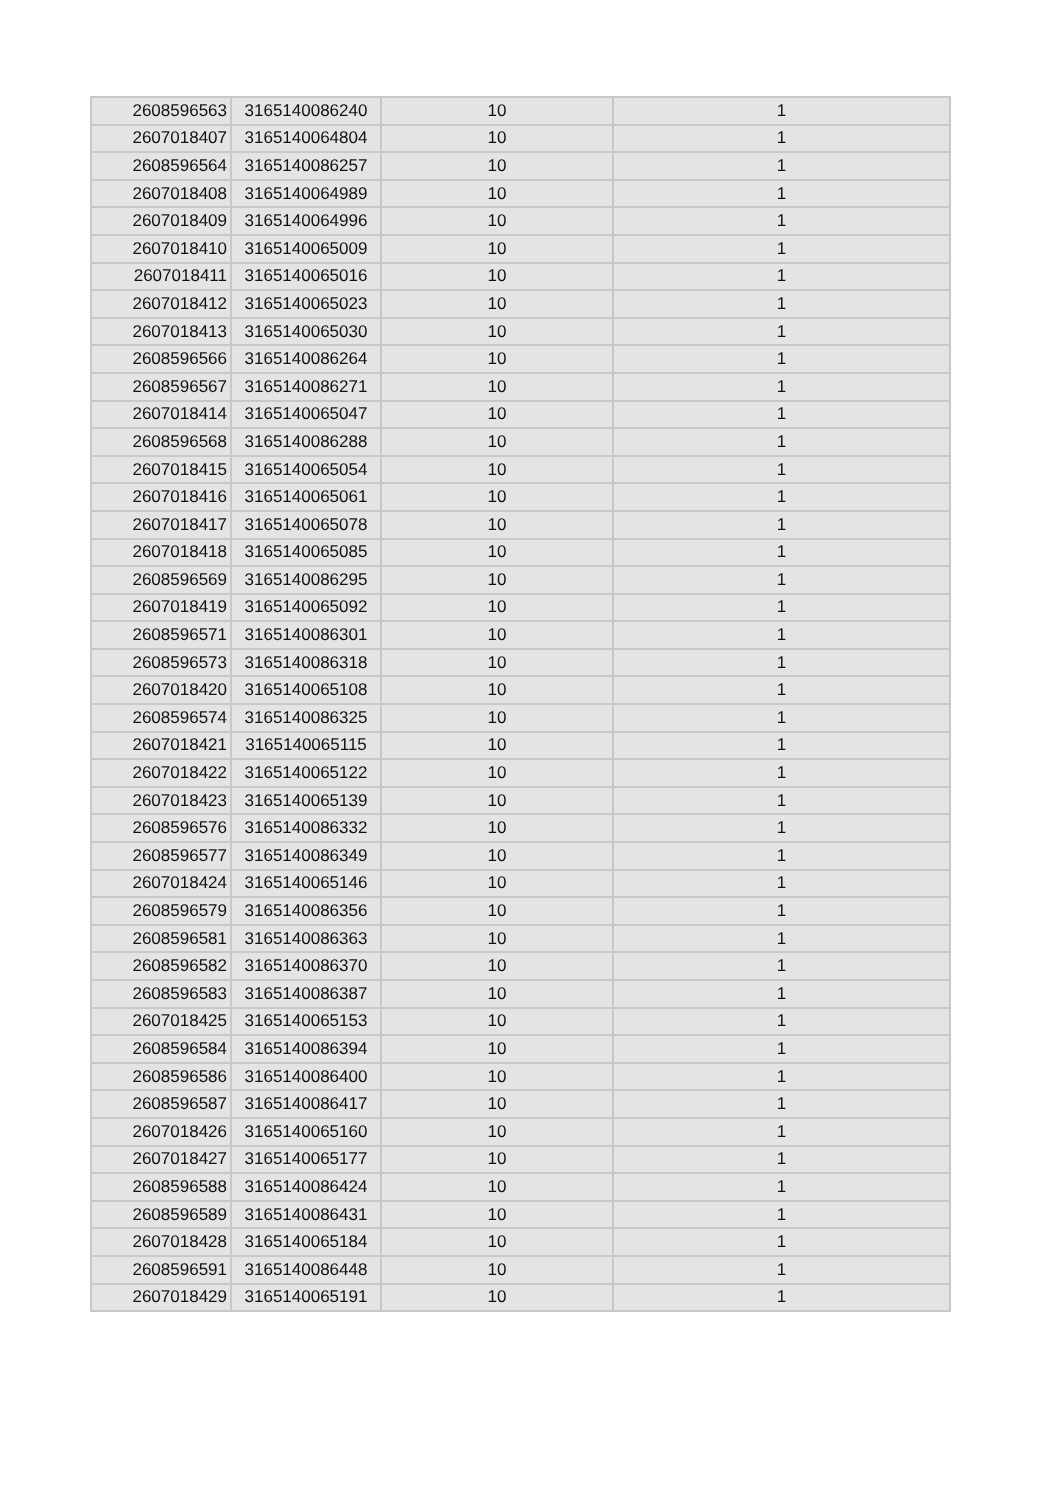| 2608596563 | 3165140086240 | 10 | 1 |
| 2607018407 | 3165140064804 | 10 | 1 |
| 2608596564 | 3165140086257 | 10 | 1 |
| 2607018408 | 3165140064989 | 10 | 1 |
| 2607018409 | 3165140064996 | 10 | 1 |
| 2607018410 | 3165140065009 | 10 | 1 |
| 2607018411 | 3165140065016 | 10 | 1 |
| 2607018412 | 3165140065023 | 10 | 1 |
| 2607018413 | 3165140065030 | 10 | 1 |
| 2608596566 | 3165140086264 | 10 | 1 |
| 2608596567 | 3165140086271 | 10 | 1 |
| 2607018414 | 3165140065047 | 10 | 1 |
| 2608596568 | 3165140086288 | 10 | 1 |
| 2607018415 | 3165140065054 | 10 | 1 |
| 2607018416 | 3165140065061 | 10 | 1 |
| 2607018417 | 3165140065078 | 10 | 1 |
| 2607018418 | 3165140065085 | 10 | 1 |
| 2608596569 | 3165140086295 | 10 | 1 |
| 2607018419 | 3165140065092 | 10 | 1 |
| 2608596571 | 3165140086301 | 10 | 1 |
| 2608596573 | 3165140086318 | 10 | 1 |
| 2607018420 | 3165140065108 | 10 | 1 |
| 2608596574 | 3165140086325 | 10 | 1 |
| 2607018421 | 3165140065115 | 10 | 1 |
| 2607018422 | 3165140065122 | 10 | 1 |
| 2607018423 | 3165140065139 | 10 | 1 |
| 2608596576 | 3165140086332 | 10 | 1 |
| 2608596577 | 3165140086349 | 10 | 1 |
| 2607018424 | 3165140065146 | 10 | 1 |
| 2608596579 | 3165140086356 | 10 | 1 |
| 2608596581 | 3165140086363 | 10 | 1 |
| 2608596582 | 3165140086370 | 10 | 1 |
| 2608596583 | 3165140086387 | 10 | 1 |
| 2607018425 | 3165140065153 | 10 | 1 |
| 2608596584 | 3165140086394 | 10 | 1 |
| 2608596586 | 3165140086400 | 10 | 1 |
| 2608596587 | 3165140086417 | 10 | 1 |
| 2607018426 | 3165140065160 | 10 | 1 |
| 2607018427 | 3165140065177 | 10 | 1 |
| 2608596588 | 3165140086424 | 10 | 1 |
| 2608596589 | 3165140086431 | 10 | 1 |
| 2607018428 | 3165140065184 | 10 | 1 |
| 2608596591 | 3165140086448 | 10 | 1 |
| 2607018429 | 3165140065191 | 10 | 1 |